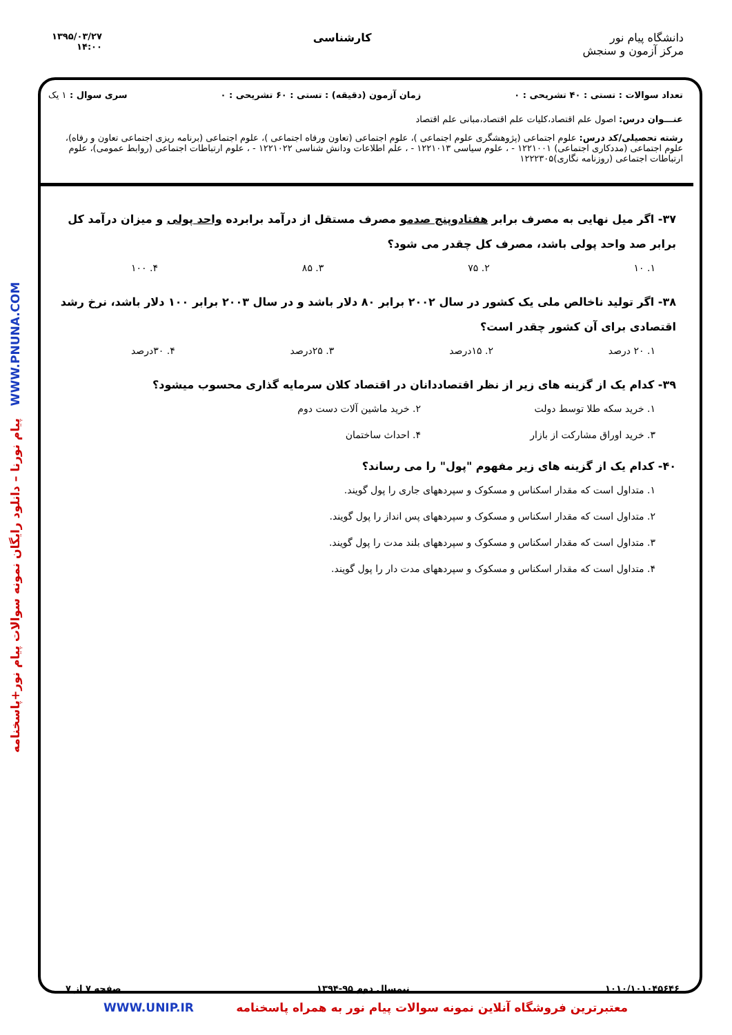دانشگاه پیام نور
مرکز آزمون و سنجش
کارشناسی
۱۳۹۵/۰۳/۲۷
۱۴:۰۰
تعداد سوالات : تستی : ۴۰ تشریحی : ۰
زمان آزمون (دقیقه) : تستی : ۶۰ تشریحی : ۰
سری سوال : ۱ یک
عنـــوان درس: اصول علم اقتصاد،کلیات علم اقتصاد،مبانی علم اقتصاد
رشته تحصیلی/کد درس: علوم اجتماعی (پژوهشگری علوم اجتماعی )، علوم اجتماعی (تعاون ورفاه اجتماعی )، علوم اجتماعی (برنامه ریزی اجتماعی تعاون و رفاه)، علوم اجتماعی (مددکاری اجتماعی) ۱۲۲۱۰۰۱ - ، علوم سیاسی ۱۲۲۱۰۱۳ - ، علم اطلاعات ودانش شناسی ۱۲۲۱۰۲۲ - ، علوم ارتباطات اجتماعی (روابط عمومی)، علوم ارتباطات اجتماعی (روزنامه نگاری)۱۲۲۲۳۰۵
۳۷- اگر میل نهایی به مصرف برابر هفتادوپنج صدمو مصرف مستقل از درآمد برابرده واحد پولی و میزان درآمد کل برابر صد واحد پولی باشد، مصرف کل چقدر می شود؟
۱. ۱۰ ۲. ۷۵ ۳. ۸۵ ۴. ۱۰۰
۳۸- اگر تولید ناخالص ملی یک کشور در سال ۲۰۰۲ برابر ۸۰ دلار باشد و در سال ۲۰۰۳ برابر ۱۰۰ دلار باشد، نرخ رشد اقتصادی برای آن کشور چقدر است؟
۱. ۲۰ درصد ۲. ۱۵درصد ۳. ۲۵درصد ۴. ۳۰درصد
۳۹- کدام یک از گزینه های زیر از نظر اقتصاددانان در اقتصاد کلان سرمایه گذاری محسوب میشود؟
۱. خرید سکه طلا توسط دولت ۲. خرید ماشین آلات دست دوم ۳. خرید اوراق مشارکت از بازار ۴. احداث ساختمان
۴۰- کدام یک از گزینه های زیر مفهوم "پول" را می رساند؟
۱. متداول است که مقدار اسکناس و مسکوک و سپردههای جاری را پول گویند.
۲. متداول است که مقدار اسکناس و مسکوک و سپردههای پس انداز را پول گویند.
۳. متداول است که مقدار اسکناس و مسکوک و سپردههای بلند مدت را پول گویند.
۴. متداول است که مقدار اسکناس و مسکوک و سپردههای مدت دار را پول گویند.
پیام نورنا – دانلود رایگان نمونه سوالات پیام نور+پاسخنامه WWW.PNUNA.COM
۱۰۱۰/۱۰۱۰۴۵۶۴۶ نیمسال دوم ۹۵-۱۳۹۴ صفحه ۷ از ۷
معتبرترین فروشگاه آنلاین نمونه سوالات پیام نور به همراه پاسخنامه WWW.UNIP.IR